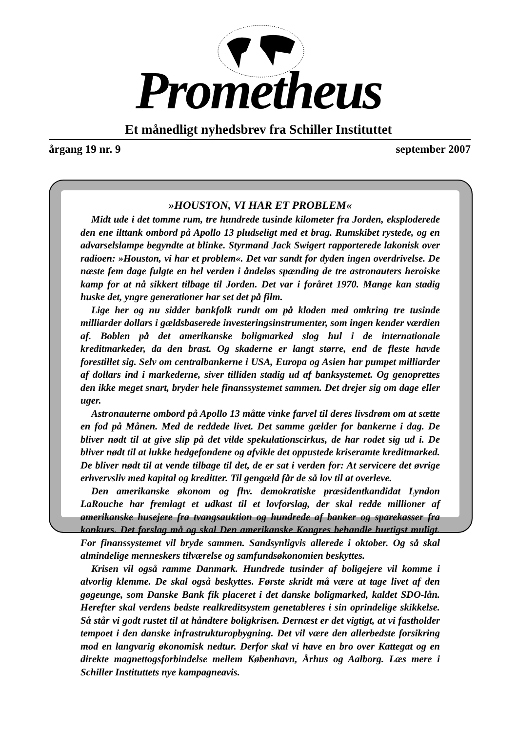Prometheus
Et månedligt nyhedsbrev fra Schiller Instituttet
årgang 19 nr. 9 september 2007
»HOUSTON, VI HAR ET PROBLEM«
Midt ude i det tomme rum, tre hundrede tusinde kilometer fra Jorden, eksploderede den ene ilttank ombord på Apollo 13 pludseligt med et brag. Rumskibet rystede, og en advarselslampe begyndte at blinke. Styrmand Jack Swigert rapporterede lakonisk over radioen: »Houston, vi har et problem«. Det var sandt for dyden ingen overdrivelse. De næste fem dage fulgte en hel verden i åndeløs spænding de tre astronauters heroiske kamp for at nå sikkert tilbage til Jorden. Det var i foråret 1970. Mange kan stadig huske det, yngre generationer har set det på film.
Lige her og nu sidder bankfolk rundt om på kloden med omkring tre tusinde milliarder dollars i gældsbaserede investeringsinstrumenter, som ingen kender værdien af. Boblen på det amerikanske boligmarked slog hul i de internationale kreditmarkeder, da den brast. Og skaderne er langt større, end de fleste havde forestillet sig. Selv om centralbankerne i USA, Europa og Asien har pumpet milliarder af dollars ind i markederne, siver tilliden stadig ud af banksystemet. Og genoprettes den ikke meget snart, bryder hele finanssystemet sammen. Det drejer sig om dage eller uger.
Astronauterne ombord på Apollo 13 måtte vinke farvel til deres livsdrøm om at sætte en fod på Månen. Med de reddede livet. Det samme gælder for bankerne i dag. De bliver nødt til at give slip på det vilde spekulationscirkus, de har rodet sig ud i. De bliver nødt til at lukke hedgefondene og afvikle det oppustede kriseramte kreditmarked. De bliver nødt til at vende tilbage til det, de er sat i verden for: At servicere det øvrige erhvervsliv med kapital og kreditter. Til gengæld får de så lov til at overleve.
Den amerikanske økonom og fhv. demokratiske præsidentkandidat Lyndon LaRouche har fremlagt et udkast til et lovforslag, der skal redde millioner af amerikanske husejere fra tvangsauktion og hundrede af banker og sparekasser fra konkurs. Det forslag må og skal Den amerikanske Kongres behandle hurtigst muligt. For finanssystemet vil bryde sammen. Sandsynligvis allerede i oktober. Og så skal almindelige menneskers tilværelse og samfundsøkonomien beskyttes.
Krisen vil også ramme Danmark. Hundrede tusinder af boligejere vil komme i alvorlig klemme. De skal også beskyttes. Første skridt må være at tage livet af den gøgeunge, som Danske Bank fik placeret i det danske boligmarked, kaldet SDO-lån. Herefter skal verdens bedste realkreditsystem genetableres i sin oprindelige skikkelse. Så står vi godt rustet til at håndtere boligkrisen. Dernæst er det vigtigt, at vi fastholder tempoet i den danske infrastrukturopbygning. Det vil være den allerbedste forsikring mod en langvarig økonomisk nedtur. Derfor skal vi have en bro over Kattegat og en direkte magnettogsforbindelse mellem København, Århus og Aalborg. Læs mere i Schiller Instituttets nye kampagneavis.